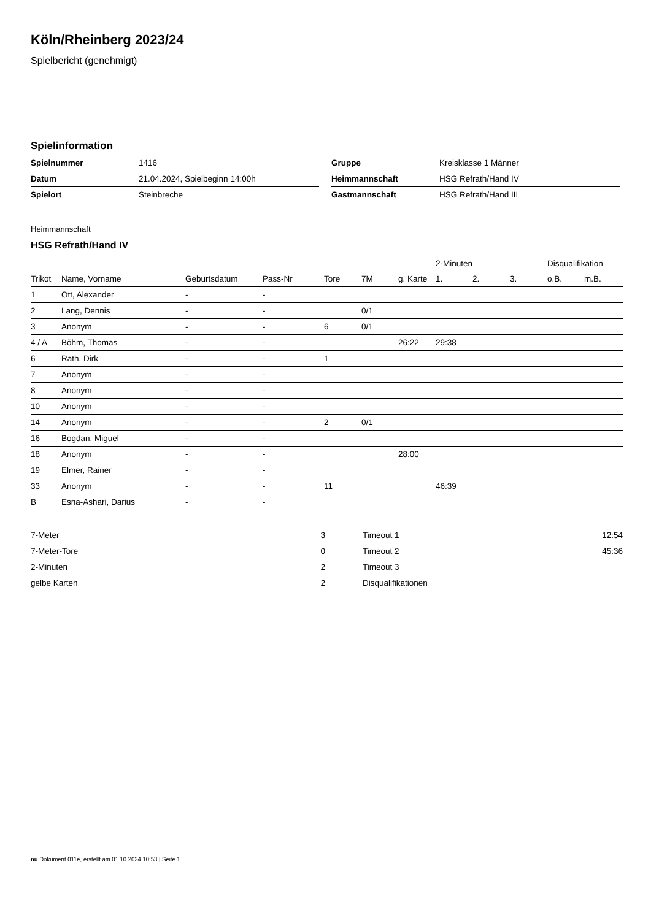Köln/Rheinberg 2023/24
Spielbericht (genehmigt)
Spielinformation
| Spielnummer | 1416 |
| Datum | 21.04.2024, Spielbeginn 14:00h |
| Spielort | Steinbreche |
| Gruppe | Kreisklasse 1 Männer |
| Heimmannschaft | HSG Refrath/Hand IV |
| Gastmannschaft | HSG Refrath/Hand III |
Heimmannschaft
HSG Refrath/Hand IV
| | | | | | | | 2-Minuten | | | Disqualifikation | |
| --- | --- | --- | --- | --- | --- | --- | --- | --- | --- | --- | --- |
| Trikot | Name, Vorname | Geburtsdatum | Pass-Nr | Tore | 7M | g. Karte | 1. | 2. | 3. | o.B. | m.B. |
| 1 | Ott, Alexander | - | - | | | | | | | | |
| 2 | Lang, Dennis | - | - | | 0/1 | | | | | | |
| 3 | Anonym | - | - | 6 | 0/1 | | | | | | |
| 4 / A | Böhm, Thomas | - | - | | | 26:22 | 29:38 | | | | |
| 6 | Rath, Dirk | - | - | 1 | | | | | | | |
| 7 | Anonym | - | - | | | | | | | | |
| 8 | Anonym | - | - | | | | | | | | |
| 10 | Anonym | - | - | | | | | | | | |
| 14 | Anonym | - | - | 2 | 0/1 | | | | | | |
| 16 | Bogdan, Miguel | - | - | | | | | | | | |
| 18 | Anonym | - | - | | | 28:00 | | | | | |
| 19 | Elmer, Rainer | - | - | | | | | | | | |
| 33 | Anonym | - | - | 11 | | | 46:39 | | | | |
| B | Esna-Ashari, Darius | - | - | | | | | | | | |
| 7-Meter | 3 |
| 7-Meter-Tore | 0 |
| 2-Minuten | 2 |
| gelbe Karten | 2 |
| Timeout 1 | 12:54 |
| Timeout 2 | 45:36 |
| Timeout 3 | |
| Disqualifikationen | |
nu.Dokument 011e, erstellt am 01.10.2024 10:53 | Seite 1